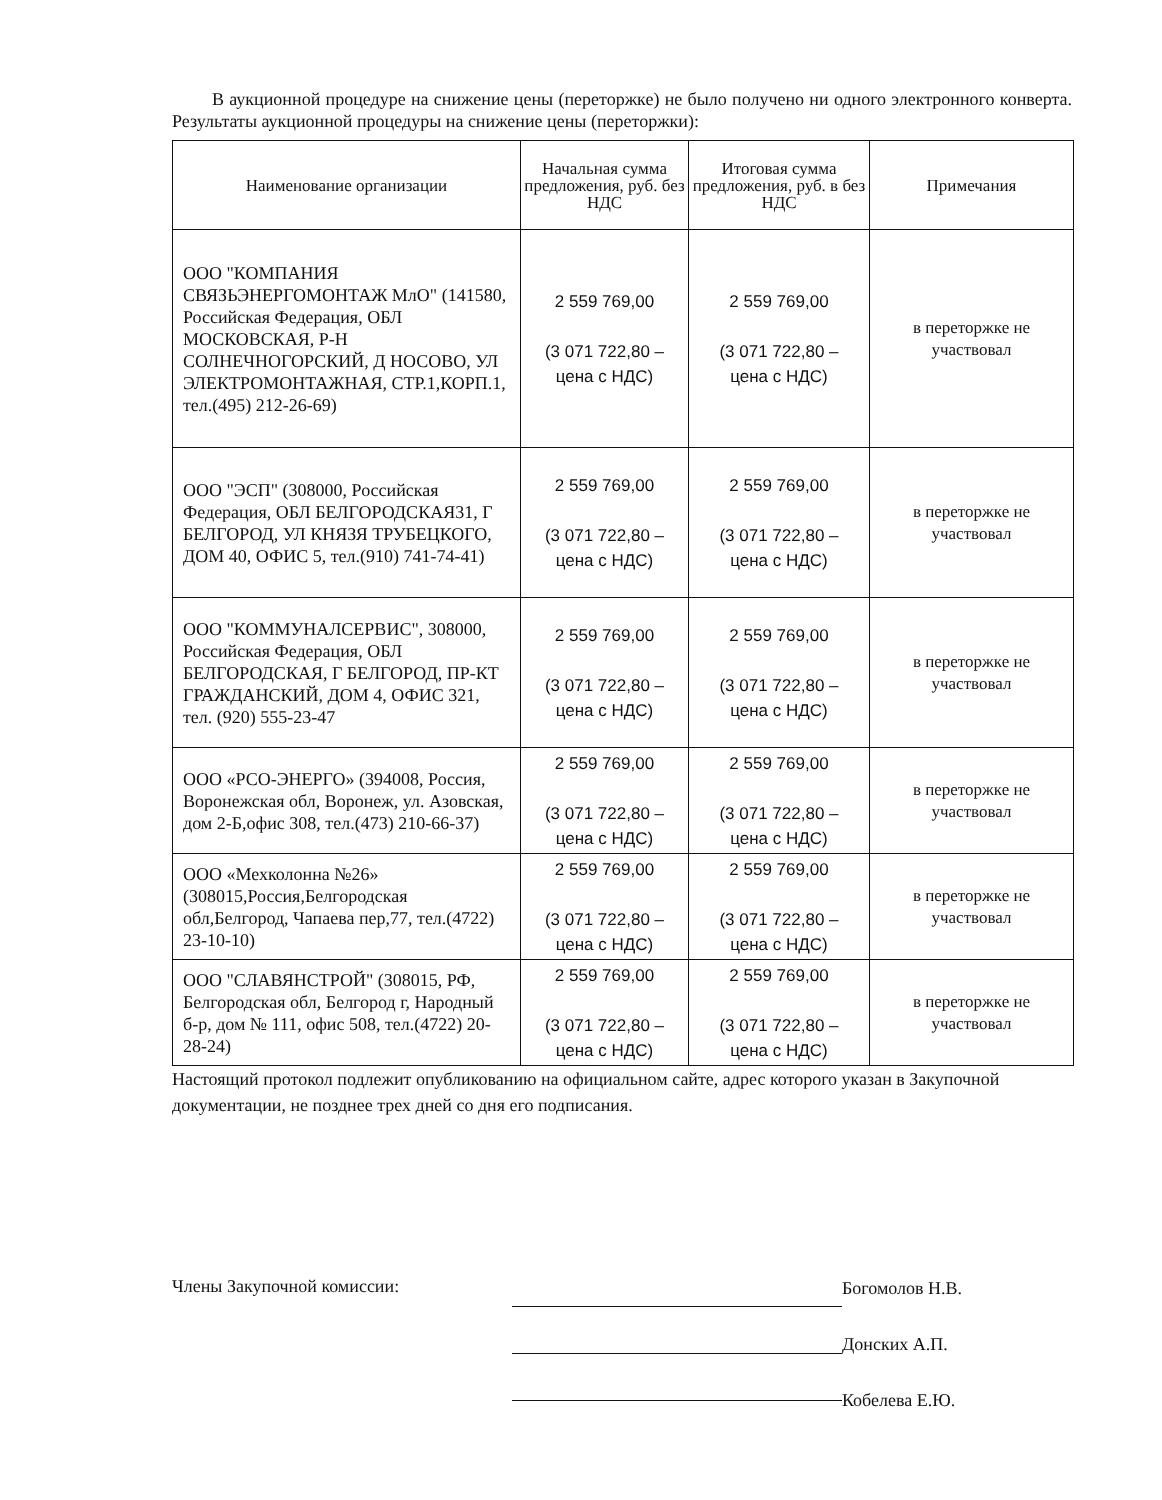В аукционной процедуре на снижение цены (переторжке) не было получено ни одного электронного конверта. Результаты аукционной процедуры на снижение цены (переторжки):
| Наименование организации | Начальная сумма предложения, руб. без НДС | Итоговая сумма предложения, руб. в без НДС | Примечания |
| --- | --- | --- | --- |
| ООО "КОМПАНИЯ СВЯЗЬЭНЕРГОМОНТАЖ МлО" (141580, Российская Федерация, ОБЛ МОСКОВСКАЯ, Р-Н СОЛНЕЧНОГОРСКИЙ, Д НОСОВО, УЛ ЭЛЕКТРОМОНТАЖНАЯ, СТР.1,КОРП.1, тел.(495) 212-26-69) | 2 559 769,00 (3 071 722,80 – цена с НДС) | 2 559 769,00 (3 071 722,80 – цена с НДС) | в переторжке не участвовал |
| ООО "ЭСП" (308000, Российская Федерация, ОБЛ БЕЛГОРОДСКАЯ31, Г БЕЛГОРОД, УЛ КНЯЗЯ ТРУБЕЦКОГО, ДОМ 40, ОФИС 5, тел.(910) 741-74-41) | 2 559 769,00 (3 071 722,80 – цена с НДС) | 2 559 769,00 (3 071 722,80 – цена с НДС) | в переторжке не участвовал |
| ООО "КОММУНАЛСЕРВИС", 308000, Российская Федерация, ОБЛ БЕЛГОРОДСКАЯ, Г БЕЛГОРОД, ПР-КТ ГРАЖДАНСКИЙ, ДОМ 4, ОФИС 321, тел. (920) 555-23-47 | 2 559 769,00 (3 071 722,80 – цена с НДС) | 2 559 769,00 (3 071 722,80 – цена с НДС) | в переторжке не участвовал |
| ООО «РСО-ЭНЕРГО» (394008, Россия, Воронежская обл, Воронеж, ул. Азовская, дом 2-Б,офис 308, тел.(473) 210-66-37) | 2 559 769,00 (3 071 722,80 – цена с НДС) | 2 559 769,00 (3 071 722,80 – цена с НДС) | в переторжке не участвовал |
| ООО «Мехколонна №26» (308015,Россия,Белгородская обл,Белгород, Чапаева пер,77, тел.(4722) 23-10-10) | 2 559 769,00 (3 071 722,80 – цена с НДС) | 2 559 769,00 (3 071 722,80 – цена с НДС) | в переторжке не участвовал |
| ООО "СЛАВЯНСТРОЙ" (308015, РФ, Белгородская обл, Белгород г, Народный б-р, дом № 111, офис 508, тел.(4722) 20-28-24) | 2 559 769,00 (3 071 722,80 – цена с НДС) | 2 559 769,00 (3 071 722,80 – цена с НДС) | в переторжке не участвовал |
Настоящий протокол подлежит опубликованию на официальном сайте, адрес которого указан в Закупочной документации, не позднее трех дней со дня его подписания.
Члены Закупочной комиссии:
Богомолов Н.В.
Донских А.П.
Кобелева Е.Ю.